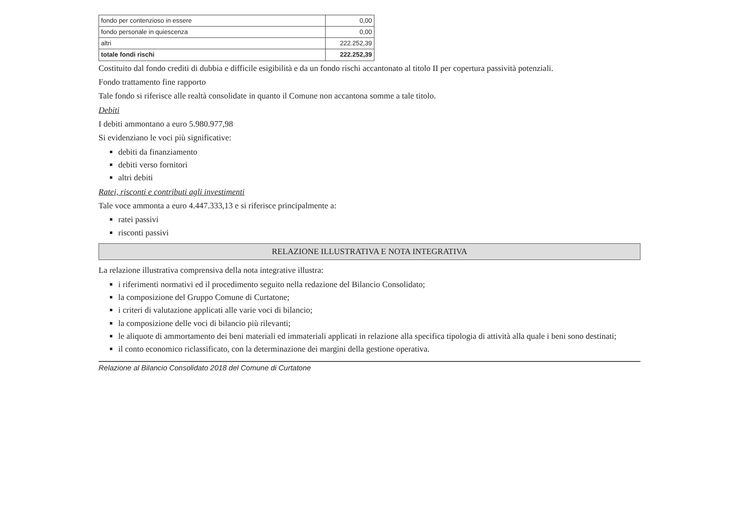| fondo per contenzioso in essere | 0,00 |
| fondo personale in quiescenza | 0,00 |
| altri | 222.252,39 |
| totale fondi rischi | 222.252,39 |
Costituito dal fondo crediti di dubbia e difficile esigibilità e da un fondo rischi accantonato al titolo II per copertura passività potenziali.
Fondo trattamento fine rapporto
Tale fondo si riferisce alle realtà consolidate in quanto il Comune non accantona somme a tale titolo.
Debiti
I debiti ammontano a euro 5.980.977,98
Si evidenziano le voci più significative:
debiti da finanziamento
debiti verso fornitori
altri debiti
Ratei, risconti e contributi agli investimenti
Tale voce ammonta a euro 4.447.333,13 e si riferisce principalmente a:
ratei passivi
risconti passivi
RELAZIONE ILLUSTRATIVA E NOTA INTEGRATIVA
La relazione illustrativa comprensiva della nota integrative illustra:
i riferimenti normativi ed il procedimento seguito nella redazione del Bilancio Consolidato;
la composizione del Gruppo Comune di Curtatone;
i criteri di valutazione applicati alle varie voci di bilancio;
la composizione delle voci di bilancio più rilevanti;
le aliquote di ammortamento dei beni materiali ed immateriali applicati in relazione alla specifica tipologia di attività alla quale i beni sono destinati;
il conto economico riclassificato, con la determinazione dei margini della gestione operativa.
Relazione al Bilancio Consolidato 2018 del Comune di Curtatone